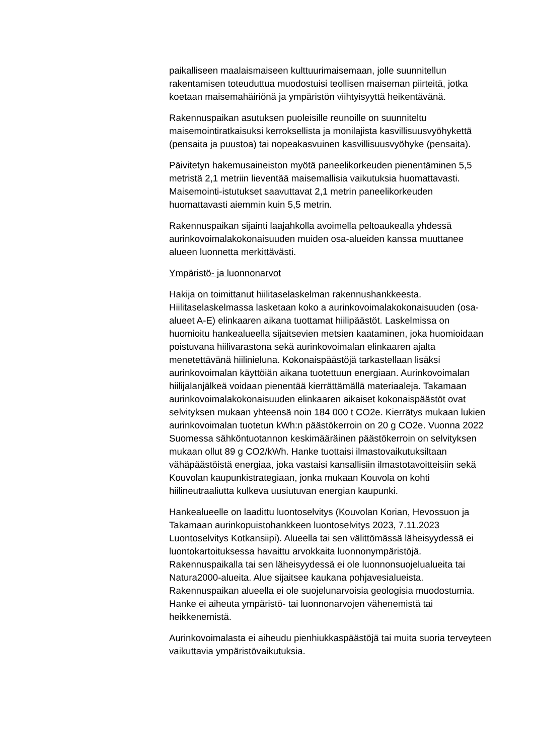paikalliseen maalaismaiseen kulttuurimaisemaan, jolle suunnitellun rakentamisen toteuduttua muodostuisi teollisen maiseman piirteitä, jotka koetaan maisemahäiriönä ja ympäristön viihtyisyyttä heikentävänä.
Rakennuspaikan asutuksen puoleisille reunoille on suunniteltu maisemointiratkaisuksi kerroksellista ja monilajista kasvillisuusvyöhykettä (pensaita ja puustoa) tai nopeakasvuinen kasvillisuusvyöhyke (pensaita).
Päivitetyn hakemusaineiston myötä paneelikorkeuden pienentäminen 5,5 metristä 2,1 metriin lieventää maisemallisia vaikutuksia huomattavasti. Maisemointi-istutukset saavuttavat 2,1 metrin paneelikorkeuden huomattavasti aiemmin kuin 5,5 metrin.
Rakennuspaikan sijainti laajahkolla avoimella peltoaukealla yhdessä aurinkovoimalakokonaisuuden muiden osa-alueiden kanssa muuttanee alueen luonnetta merkittävästi.
Ympäristö- ja luonnonarvot
Hakija on toimittanut hiilitaselaskelman rakennushankkeesta. Hiilitaselaskelmassa lasketaan koko a aurinkovoimalakokonaisuuden (osa-alueet A-E) elinkaaren aikana tuottamat hiilipäästöt. Laskelmissa on huomioitu hankealueella sijaitsevien metsien kaataminen, joka huomioidaan poistuvana hiilivarastona sekä aurinkovoimalan elinkaaren ajalta menetettävänä hiilinieluna. Kokonaispäästöjä tarkastellaan lisäksi aurinkovoimalan käyttöiän aikana tuotettuun energiaan. Aurinkovoimalan hiilijalanjälkeä voidaan pienentää kierrättämällä materiaaleja. Takamaan aurinkovoimalakokonaisuuden elinkaaren aikaiset kokonaispäästöt ovat selvityksen mukaan yhteensä noin 184 000 t CO2e. Kierrätys mukaan lukien aurinkovoimalan tuotetun kWh:n päästökerroin on 20 g CO2e. Vuonna 2022 Suomessa sähköntuotannon keskimääräinen päästökerroin on selvityksen mukaan ollut 89 g CO2/kWh. Hanke tuottaisi ilmastovaikutuksiltaan vähäpäästöistä energiaa, joka vastaisi kansallisiin ilmastotavoitteisiin sekä Kouvolan kaupunkistrategiaan, jonka mukaan Kouvola on kohti hiilineutraaliutta kulkeva uusiutuvan energian kaupunki.
Hankealueelle on laadittu luontoselvitys (Kouvolan Korian, Hevossuon ja Takamaan aurinkopuistohankkeen luontoselvitys 2023, 7.11.2023 Luontoselvitys Kotkansiipi). Alueella tai sen välittömässä läheisyydessä ei luontokartoituksessa havaittu arvokkaita luonnonympäristöjä. Rakennuspaikalla tai sen läheisyydessä ei ole luonnonsuojelualueita tai Natura2000-alueita. Alue sijaitsee kaukana pohjavesialueista. Rakennuspaikan alueella ei ole suojelunarvoisia geologisia muodostumia. Hanke ei aiheuta ympäristö- tai luonnonarvojen vähenemistä tai heikkenemistä.
Aurinkovoimalasta ei aiheudu pienhiukkaspäästöjä tai muita suoria terveyteen vaikuttavia ympäristövaikutuksia.